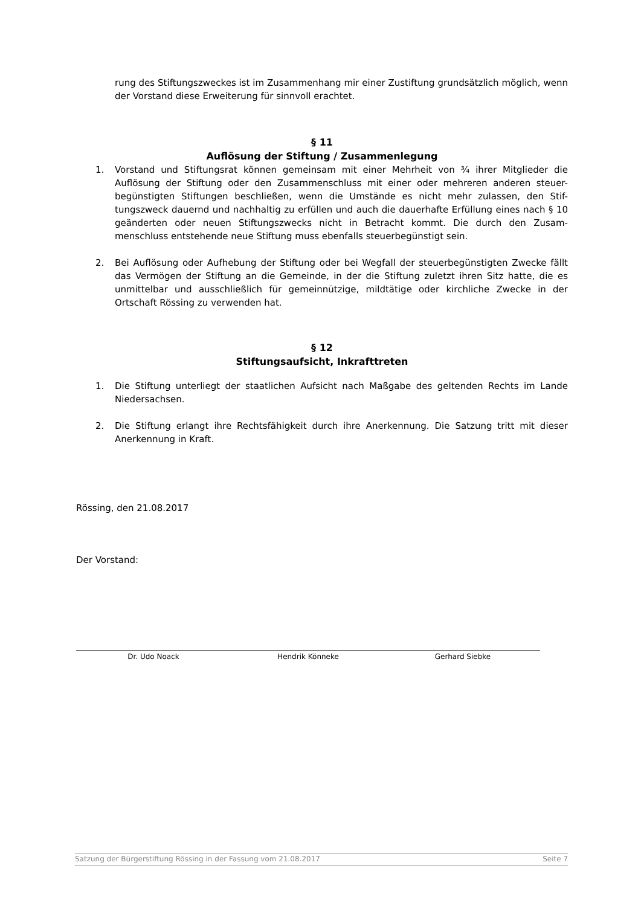rung des Stiftungszweckes ist im Zusammenhang mir einer Zustiftung grundsätzlich möglich, wenn der Vorstand diese Erweiterung für sinnvoll erachtet.
§ 11
Auflösung der Stiftung / Zusammenlegung
1. Vorstand und Stiftungsrat können gemeinsam mit einer Mehrheit von ¾ ihrer Mitglieder die Auflösung der Stiftung oder den Zusammenschluss mit einer oder mehreren anderen steuer-begünstigten Stiftungen beschließen, wenn die Umstände es nicht mehr zulassen, den Stif-tungszweck dauernd und nachhaltig zu erfüllen und auch die dauerhafte Erfüllung eines nach § 10 geänderten oder neuen Stiftungszwecks nicht in Betracht kommt. Die durch den Zusam-menschluss entstehende neue Stiftung muss ebenfalls steuerbegünstigt sein.
2. Bei Auflösung oder Aufhebung der Stiftung oder bei Wegfall der steuerbegünstigten Zwecke fällt das Vermögen der Stiftung an die Gemeinde, in der die Stiftung zuletzt ihren Sitz hatte, die es unmittelbar und ausschließlich für gemeinnützige, mildtätige oder kirchliche Zwecke in der Ortschaft Rössing zu verwenden hat.
§ 12
Stiftungsaufsicht, Inkrafttreten
1. Die Stiftung unterliegt der staatlichen Aufsicht nach Maßgabe des geltenden Rechts im Lande Niedersachsen.
2. Die Stiftung erlangt ihre Rechtsfähigkeit durch ihre Anerkennung. Die Satzung tritt mit dieser Anerkennung in Kraft.
Rössing, den 21.08.2017
Der Vorstand:
Dr. Udo Noack Hendrik Könneke Gerhard Siebke
Satzung der Bürgerstiftung Rössing in der Fassung vom 21.08.2017 Seite 7